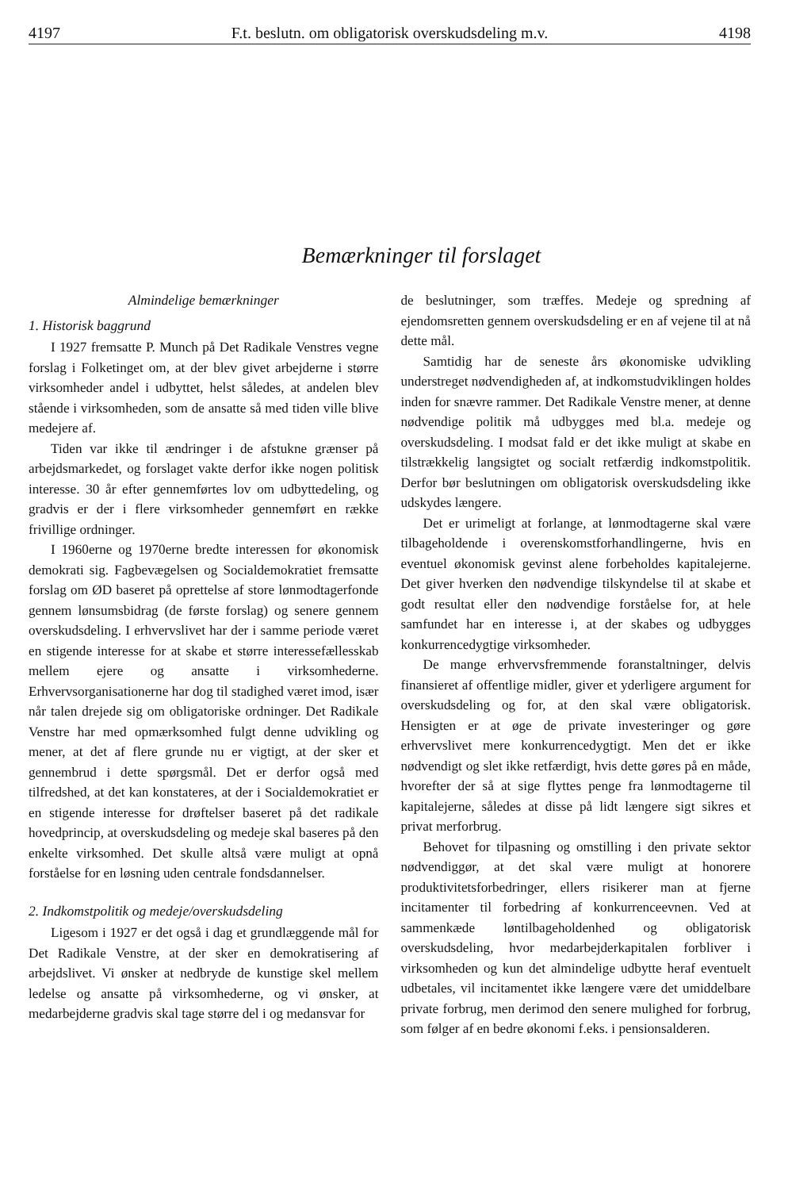4197 F.t. beslutn. om obligatorisk overskudsdeling m.v. 4198
Bemærkninger til forslaget
Almindelige bemærkninger
1. Historisk baggrund
I 1927 fremsatte P. Munch på Det Radikale Venstres vegne forslag i Folketinget om, at der blev givet arbejderne i større virksomheder andel i udbyttet, helst således, at andelen blev stående i virksomheden, som de ansatte så med tiden ville blive medejere af.
Tiden var ikke til ændringer i de afstukne grænser på arbejdsmarkedet, og forslaget vakte derfor ikke nogen politisk interesse. 30 år efter gennemførtes lov om udbyttedeling, og gradvis er der i flere virksomheder gennemført en række frivillige ordninger.
I 1960erne og 1970erne bredte interessen for økonomisk demokrati sig. Fagbevægelsen og Socialdemokratiet fremsatte forslag om ØD baseret på oprettelse af store lønmodtagerfonde gennem lønsumsbidrag (de første forslag) og senere gennem overskudsdeling. I erhvervslivet har der i samme periode været en stigende interesse for at skabe et større interessefællesskab mellem ejere og ansatte i virksomhederne. Erhvervsorganisationerne har dog til stadighed været imod, især når talen drejede sig om obligatoriske ordninger. Det Radikale Venstre har med opmærksomhed fulgt denne udvikling og mener, at det af flere grunde nu er vigtigt, at der sker et gennembrud i dette spørgsmål. Det er derfor også med tilfredshed, at det kan konstateres, at der i Socialdemokratiet er en stigende interesse for drøftelser baseret på det radikale hovedprincip, at overskudsdeling og medeje skal baseres på den enkelte virksomhed. Det skulle altså være muligt at opnå forståelse for en løsning uden centrale fondsdannelser.
2. Indkomstpolitik og medeje/overskudsdeling
Ligesom i 1927 er det også i dag et grundlæggende mål for Det Radikale Venstre, at der sker en demokratisering af arbejdslivet. Vi ønsker at nedbryde de kunstige skel mellem ledelse og ansatte på virksomhederne, og vi ønsker, at medarbejderne gradvis skal tage større del i og medansvar for
de beslutninger, som træffes. Medeje og spredning af ejendomsretten gennem overskudsdeling er en af vejene til at nå dette mål.
Samtidig har de seneste års økonomiske udvikling understreget nødvendigheden af, at indkomstudviklingen holdes inden for snævre rammer. Det Radikale Venstre mener, at denne nødvendige politik må udbygges med bl.a. medeje og overskudsdeling. I modsat fald er det ikke muligt at skabe en tilstrækkelig langsigtet og socialt retfærdig indkomstpolitik. Derfor bør beslutningen om obligatorisk overskudsdeling ikke udskydes længere.
Det er urimeligt at forlange, at lønmodtagerne skal være tilbageholdende i overenskomstforhandlingerne, hvis en eventuel økonomisk gevinst alene forbeholdes kapitalejerne. Det giver hverken den nødvendige tilskyndelse til at skabe et godt resultat eller den nødvendige forståelse for, at hele samfundet har en interesse i, at der skabes og udbygges konkurrencedygtige virksomheder.
De mange erhvervsfremmende foranstaltninger, delvis finansieret af offentlige midler, giver et yderligere argument for overskudsdeling og for, at den skal være obligatorisk. Hensigten er at øge de private investeringer og gøre erhvervslivet mere konkurrencedygtigt. Men det er ikke nødvendigt og slet ikke retfærdigt, hvis dette gøres på en måde, hvorefter der så at sige flyttes penge fra lønmodtagerne til kapitalejerne, således at disse på lidt længere sigt sikres et privat merforbrug.
Behovet for tilpasning og omstilling i den private sektor nødvendiggør, at det skal være muligt at honorere produktivitetsforbedringer, ellers risikerer man at fjerne incitamenter til forbedring af konkurrenceevnen. Ved at sammenkæde løntilbageholdenhed og obligatorisk overskudsdeling, hvor medarbejderkapitalen forbliver i virksomheden og kun det almindelige udbytte heraf eventuelt udbetales, vil incitamentet ikke længere være det umiddelbare private forbrug, men derimod den senere mulighed for forbrug, som følger af en bedre økonomi f.eks. i pensionsalderen.